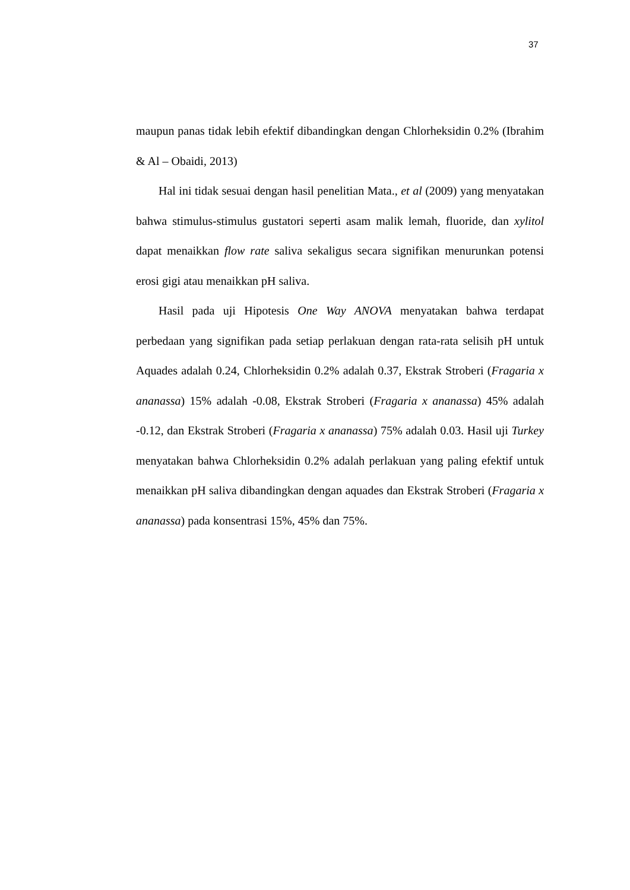37
maupun panas tidak lebih efektif dibandingkan dengan Chlorheksidin 0.2% (Ibrahim & Al – Obaidi, 2013)
Hal ini tidak sesuai dengan hasil penelitian Mata., et al (2009) yang menyatakan bahwa stimulus-stimulus gustatori seperti asam malik lemah, fluoride, dan xylitol dapat menaikkan flow rate saliva sekaligus secara signifikan menurunkan potensi erosi gigi atau menaikkan pH saliva.
Hasil pada uji Hipotesis One Way ANOVA menyatakan bahwa terdapat perbedaan yang signifikan pada setiap perlakuan dengan rata-rata selisih pH untuk Aquades adalah 0.24, Chlorheksidin 0.2% adalah 0.37, Ekstrak Stroberi (Fragaria x ananassa) 15% adalah -0.08, Ekstrak Stroberi (Fragaria x ananassa) 45% adalah -0.12, dan Ekstrak Stroberi (Fragaria x ananassa) 75% adalah 0.03. Hasil uji Turkey menyatakan bahwa Chlorheksidin 0.2% adalah perlakuan yang paling efektif untuk menaikkan pH saliva dibandingkan dengan aquades dan Ekstrak Stroberi (Fragaria x ananassa) pada konsentrasi 15%, 45% dan 75%.